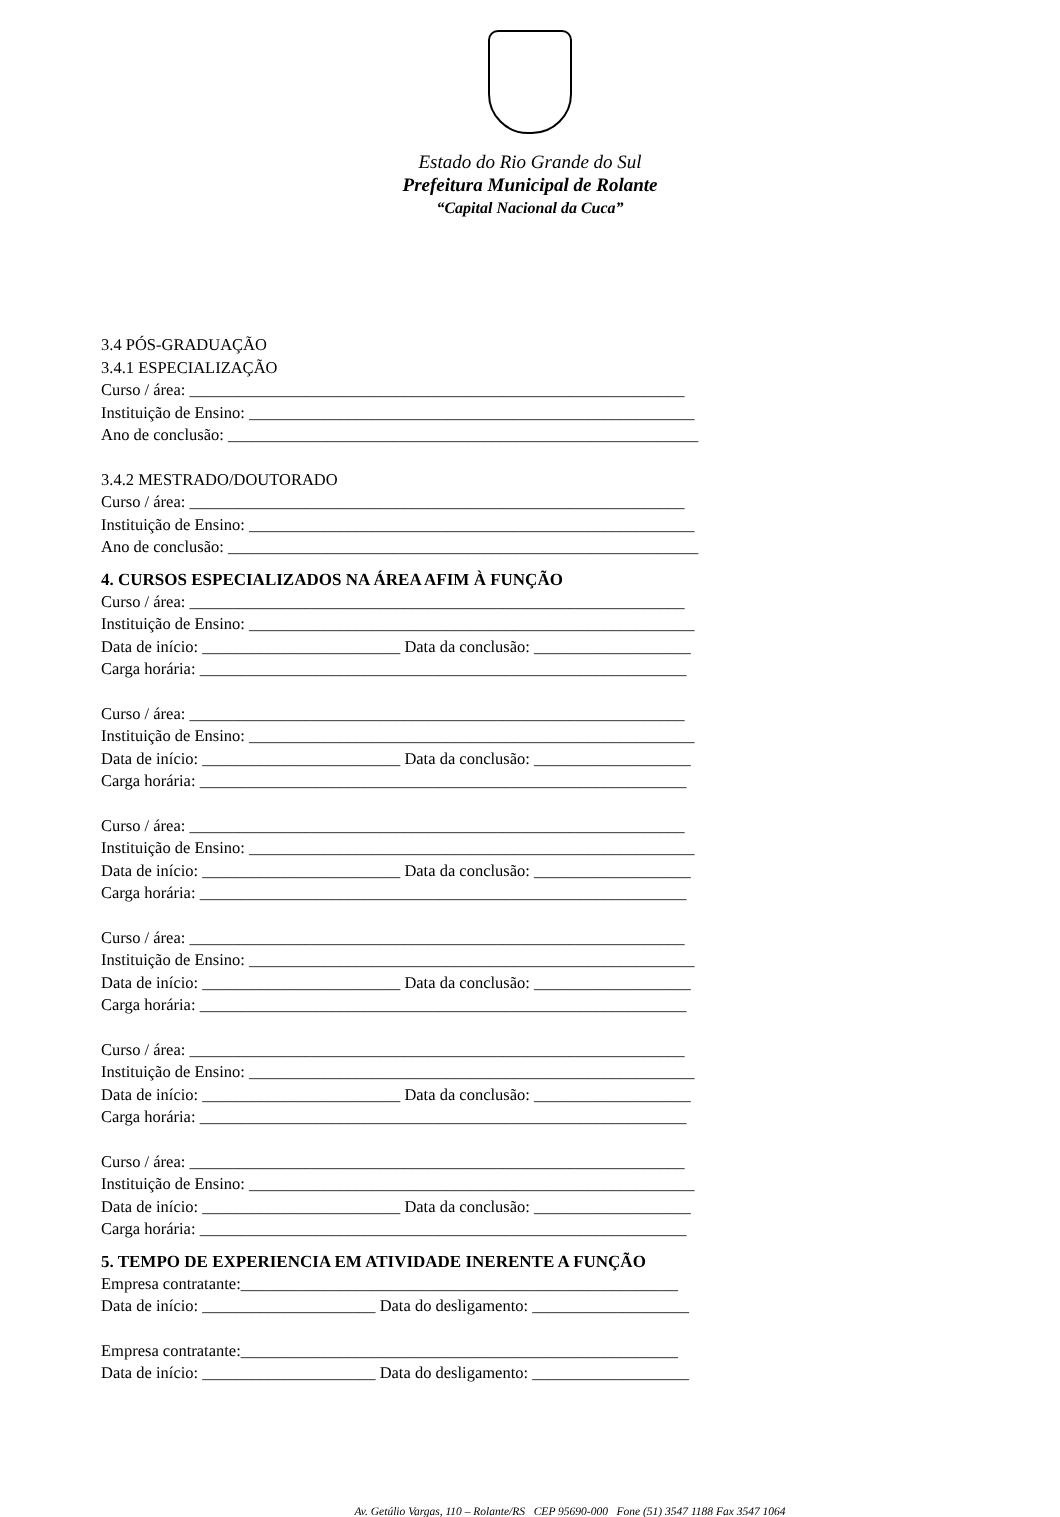Estado do Rio Grande do Sul
Prefeitura Municipal de Rolante
“Capital Nacional da Cuca”
3.4 PÓS-GRADUAÇÃO
3.4.1 ESPECIALIZAÇÃO
Curso / área: ____________________________________________________________
Instituição de Ensino: ______________________________________________________
Ano de conclusão: _________________________________________________________
3.4.2 MESTRADO/DOUTORADO
Curso / área: ____________________________________________________________
Instituição de Ensino: ______________________________________________________
Ano de conclusão: _________________________________________________________
4. CURSOS ESPECIALIZADOS NA ÁREA AFIM À FUNÇÃO
Curso / área: ____________________________________________________________
Instituição de Ensino: ______________________________________________________
Data de início: ________________________ Data da conclusão: ___________________
Carga horária: ___________________________________________________________
Curso / área: ____________________________________________________________
Instituição de Ensino: ______________________________________________________
Data de início: ________________________ Data da conclusão: ___________________
Carga horária: ___________________________________________________________
Curso / área: ____________________________________________________________
Instituição de Ensino: ______________________________________________________
Data de início: ________________________ Data da conclusão: ___________________
Carga horária: ___________________________________________________________
Curso / área: ____________________________________________________________
Instituição de Ensino: ______________________________________________________
Data de início: ________________________ Data da conclusão: ___________________
Carga horária: ___________________________________________________________
Curso / área: ____________________________________________________________
Instituição de Ensino: ______________________________________________________
Data de início: ________________________ Data da conclusão: ___________________
Carga horária: ___________________________________________________________
Curso / área: ____________________________________________________________
Instituição de Ensino: ______________________________________________________
Data de início: ________________________ Data da conclusão: ___________________
Carga horária: ___________________________________________________________
5. TEMPO DE EXPERIENCIA EM ATIVIDADE INERENTE A FUNÇÃO
Empresa contratante:_____________________________________________________
Data de início: _____________________ Data do desligamento: ___________________
Empresa contratante:_____________________________________________________
Data de início: _____________________ Data do desligamento: ___________________
Av. Getúlio Vargas, 110 – Rolante/RS CEP 95690-000 Fone (51) 3547 1188 Fax 3547 1064